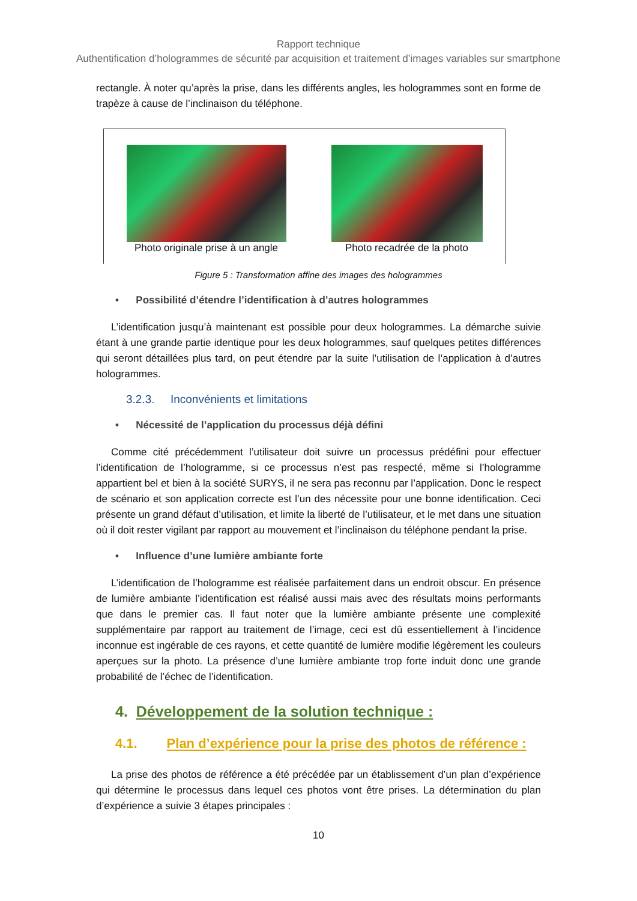Rapport technique
Authentification d’hologrammes de sécurité par acquisition et traitement d’images variables sur smartphone
rectangle. À noter qu’après la prise, dans les différents angles, les hologrammes sont en forme de trapèze à cause de l’inclinaison du téléphone.
Photo originale prise à un angle
Photo recadrée de la photo
Figure 5 : Transformation affine des images des hologrammes
• Possibilité d’étendre l’identification à d’autres hologrammes
L’identification jusqu’à maintenant est possible pour deux hologrammes. La démarche suivie étant à une grande partie identique pour les deux hologrammes, sauf quelques petites différences qui seront détaillées plus tard, on peut étendre par la suite l’utilisation de l’application à d’autres hologrammes.
3.2.3. Inconvénients et limitations
• Nécessité de l’application du processus déjà défini
Comme cité précédemment l’utilisateur doit suivre un processus prédéfini pour effectuer l’identification de l’hologramme, si ce processus n’est pas respecté, même si l’hologramme appartient bel et bien à la société SURYS, il ne sera pas reconnu par l’application. Donc le respect de scénario et son application correcte est l’un des nécessite pour une bonne identification. Ceci présente un grand défaut d’utilisation, et limite la liberté de l’utilisateur, et le met dans une situation où il doit rester vigilant par rapport au mouvement et l’inclinaison du téléphone pendant la prise.
• Influence d’une lumière ambiante forte
L’identification de l’hologramme est réalisée parfaitement dans un endroit obscur. En présence de lumière ambiante l’identification est réalisé aussi mais avec des résultats moins performants que dans le premier cas. Il faut noter que la lumière ambiante présente une complexité supplémentaire par rapport au traitement de l’image, ceci est dû essentiellement à l’incidence inconnue est ingérable de ces rayons, et cette quantité de lumière modifie légèrement les couleurs aperçues sur la photo. La présence d’une lumière ambiante trop forte induit donc une grande probabilité de l’échec de l’identification.
4. Développement de la solution technique :
4.1. Plan d’expérience pour la prise des photos de référence :
La prise des photos de référence a été précédée par un établissement d’un plan d’expérience qui détermine le processus dans lequel ces photos vont être prises. La détermination du plan d’expérience a suivie 3 étapes principales :
10